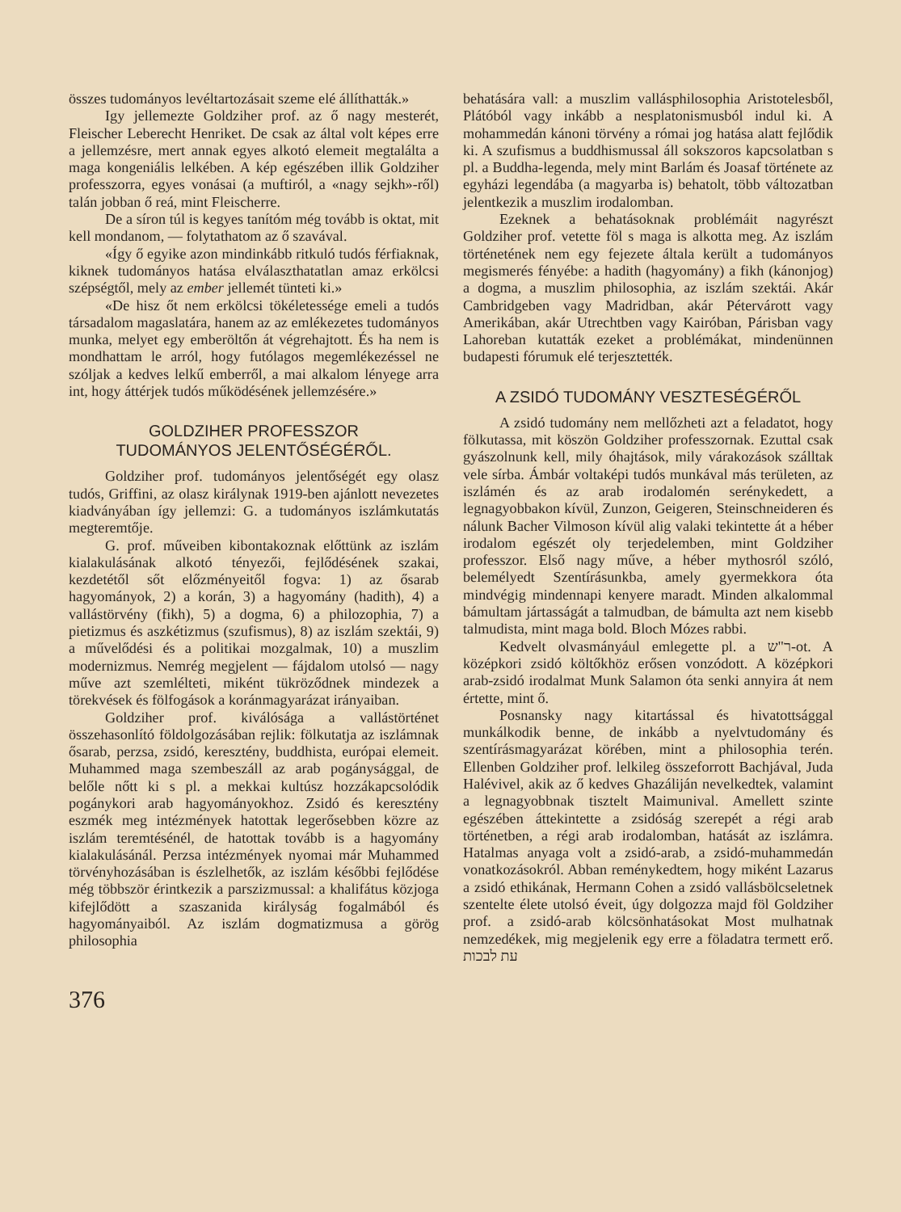összes tudományos levéltartozásait szeme elé állíthatták.»
Igy jellemezte Goldziher prof. az ő nagy mesterét, Fleischer Leberecht Henriket. De csak az által volt képes erre a jellemzésre, mert annak egyes alkotó elemeit megtalálta a maga kongeniális lelkében. A kép egészében illik Goldziher professzorra, egyes vonásai (a muftiról, a «nagy sejkh»-ről) talán jobban ő reá, mint Fleischerre.
De a síron túl is kegyes tanítóm még tovább is oktat, mit kell mondanom, — folytathatom az ő szavával.
«Így ő egyike azon mindinkább ritkuló tudós férfiaknak, kiknek tudományos hatása elválaszthatatlan amaz erkölcsi szépségtől, mely az ember jellemét tünteti ki.»
«De hisz őt nem erkölcsi tökéletessége emeli a tudós társadalom magaslatára, hanem az az emlékezetes tudományos munka, melyet egy emberöltőn át végrehajtott. És ha nem is mondhattam le arról, hogy futólagos megemlékezéssel ne szóljak a kedves lelkű emberről, a mai alkalom lényege arra int, hogy áttérjek tudós működésének jellemzésére.»
GOLDZIHER PROFESSZOR
TUDOMÁNYOS JELENTŐSÉGÉRŐL.
Goldziher prof. tudományos jelentőségét egy olasz tudós, Griffini, az olasz királynak 1919-ben ajánlott nevezetes kiadványában így jellemzi: G. a tudományos iszlámkutatás megteremtője.
G. prof. műveiben kibontakoznak előttünk az iszlám kialakulásának alkotó tényezői, fejlődésének szakai, kezdetétől sőt előzményeitől fogva: 1) az ősarab hagyományok, 2) a korán, 3) a hagyomány (hadith), 4) a vallástörvény (fikh), 5) a dogma, 6) a philozophia, 7) a pietizmus és aszkétizmus (szufismus), 8) az iszlám szektái, 9) a művelődési és a politikai mozgalmak, 10) a muszlim modernizmus. Nemrég megjelent — fájdalom utolsó — nagy műve azt szemlélteti, miként tükröződnek mindezek a törekvések és fölfogások a koránmagyarázat irányaiban.
Goldziher prof. kiválósága a vallástörténet összehasonlító földolgozásában rejlik: fölkutatja az iszlámnak ősarab, perzsa, zsidó, keresztény, buddhista, európai elemeit. Muhammed maga szembeszáll az arab pogánysággal, de belőle nőtt ki s pl. a mekkai kultúsz hozzákapcsolódik pogánykori arab hagyományokhoz. Zsidó és keresztény eszmék meg intézmények hatottak legerősebben közre az iszlám teremtésénél, de hatottak tovább is a hagyomány kialakulásánál. Perzsa intézmények nyomai már Muhammed törvényhozásában is észlelhetők, az iszlám későbbi fejlődése még többször érintkezik a parszizmussal: a khalifátus közjoga kifejlődött a szaszanida királyság fogalmából és hagyományaiból. Az iszlám dogmatizmusa a görög philosophia
behatására vall: a muszlim vallásphilosophia Aristotelesből, Plátóból vagy inkább a nesplatonismusból indul ki. A mohammedán kánoni törvény a római jog hatása alatt fejlődik ki. A szufismus a buddhismussal áll sokszoros kapcsolatban s pl. a Buddha-legenda, mely mint Barlám és Joasaf története az egyházi legendába (a magyarba is) behatolt, több változatban jelentkezik a muszlim irodalomban.
Ezeknek a behatásoknak problémáit nagyrészt Goldziher prof. vetette föl s maga is alkotta meg. Az iszlám történetének nem egy fejezete általa került a tudományos megismerés fényébe: a hadith (hagyomány) a fikh (kánonjog) a dogma, a muszlim philosophia, az iszlám szektái. Akár Cambridgeben vagy Madridban, akár Pétervárott vagy Amerikában, akár Utrechtben vagy Kairóban, Párisban vagy Lahoreban kutatták ezeket a problémákat, mindenünnen budapesti fórumuk elé terjesztették.
A ZSIDÓ TUDOMÁNY VESZTESÉGÉRŐL
A zsidó tudomány nem mellőzheti azt a feladatot, hogy fölkutassa, mit köszön Goldziher professzornak. Ezuttal csak gyászolnunk kell, mily óhajtások, mily várakozások szálltak vele sírba. Ámbár voltaképi tudós munkával más területen, az iszlámén és az arab irodalomén serénykedett, a legnagyobbakon kívül, Zunzon, Geigeren, Steinschneideren és nálunk Bacher Vilmoson kívül alig valaki tekintette át a héber irodalom egészét oly terjedelemben, mint Goldziher professzor. Első nagy műve, a héber mythosról szóló, belemélyedt Szentírásunkba, amely gyermekkora óta mindvégig mindennapi kenyere maradt. Minden alkalommal bámultam jártasságát a talmudban, de bámulta azt nem kisebb talmudista, mint maga bold. Bloch Mózes rabbi.
Kedvelt olvasmányául emlegette pl. a ר"ש-ot. A középkori zsidó költőkhöz erősen vonzódott. A középkori arab-zsidó irodalmat Munk Salamon óta senki annyira át nem értette, mint ő.
Posnansky nagy kitartással és hivatottsággal munkálkodik benne, de inkább a nyelvtudomány és szentírásmagyarázat körében, mint a philosophia terén. Ellenben Goldziher prof. lelkileg összeforrott Bachjával, Juda Halévivel, akik az ő kedves Ghazáliján nevelkedtek, valamint a legnagyobbnak tisztelt Maimunival. Amellett szinte egészében áttekintette a zsidóság szerepét a régi arab történetben, a régi arab irodalomban, hatását az iszlámra. Hatalmas anyaga volt a zsidó-arab, a zsidó-muhammedán vonatkozásokról. Abban reménykedtem, hogy miként Lazarus a zsidó ethikának, Hermann Cohen a zsidó vallásbölcseletnek szentelte élete utolsó éveit, úgy dolgozza majd föl Goldziher prof. a zsidó-arab kölcsönhatásokat Most mulhatnak nemzedékek, mig megjelenik egy erre a föladatra termett erő. עת לבכות
376